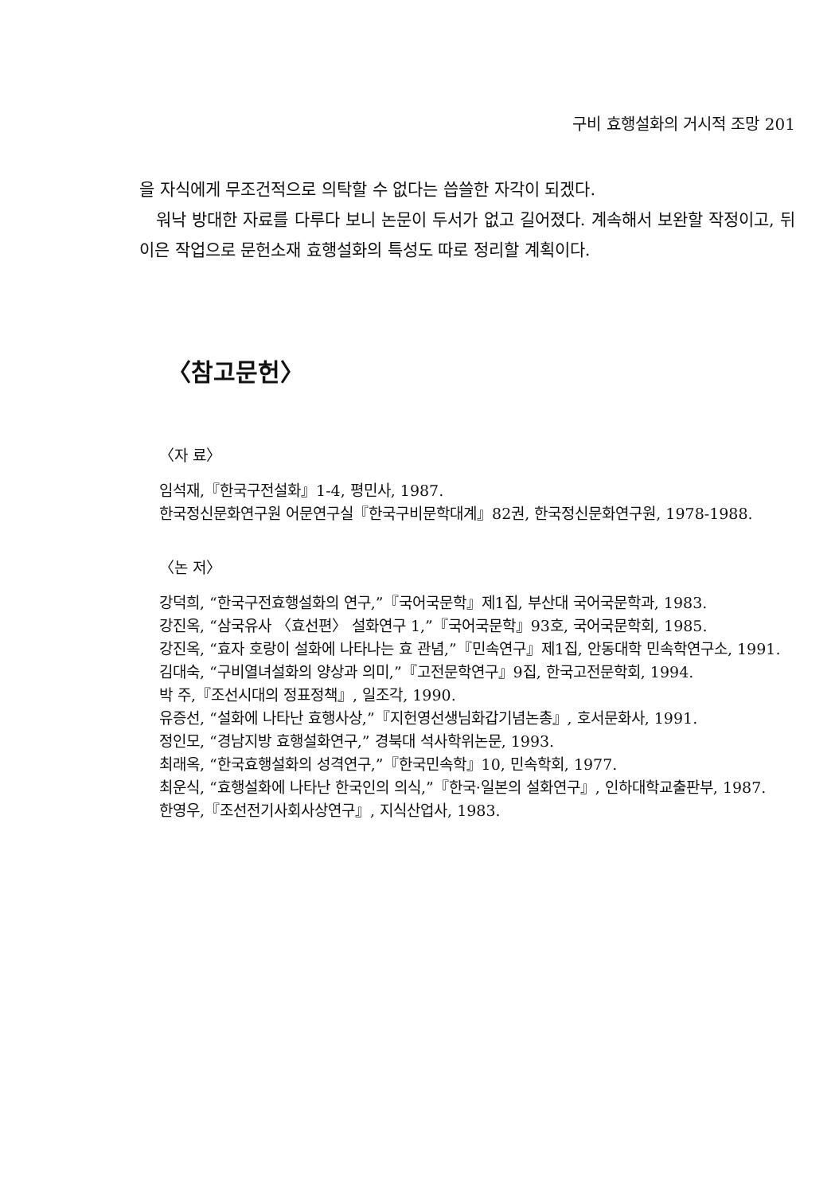구비 효행설화의 거시적 조망 201
을 자식에게 무조건적으로 의탁할 수 없다는 씁쓸한 자각이 되겠다.
워낙 방대한 자료를 다루다 보니 논문이 두서가 없고 길어졌다. 계속해서 보완할 작정이고, 뒤이은 작업으로 문헌소재 효행설화의 특성도 따로 정리할 계획이다.
〈참고문헌〉
〈자 료〉
임석재,『한국구전설화』1-4, 평민사, 1987.
한국정신문화연구원 어문연구실『한국구비문학대계』82권, 한국정신문화연구원, 1978-1988.
〈논 저〉
강덕희, “한국구전효행설화의 연구,”『국어국문학』제1집, 부산대 국어국문학과, 1983.
강진옥, “삼국유사 〈효선편〉 설화연구 1,”『국어국문학』93호, 국어국문학회, 1985.
강진옥, “효자 호랑이 설화에 나타나는 효 관념,”『민속연구』제1집, 안동대학 민속학연구소, 1991.
김대숙, “구비열녀설화의 양상과 의미,”『고전문학연구』9집, 한국고전문학회, 1994.
박 주,『조선시대의 정표정책』, 일조각, 1990.
유증선, “설화에 나타난 효행사상,”『지헌영선생님화갑기념논총』, 호서문화사, 1991.
정인모, “경남지방 효행설화연구,” 경북대 석사학위논문, 1993.
최래옥, “한국효행설화의 성격연구,”『한국민속학』10, 민속학회, 1977.
최운식, “효행설화에 나타난 한국인의 의식,”『한국·일본의 설화연구』, 인하대학교출판부, 1987.
한영우,『조선전기사회사상연구』, 지식산업사, 1983.